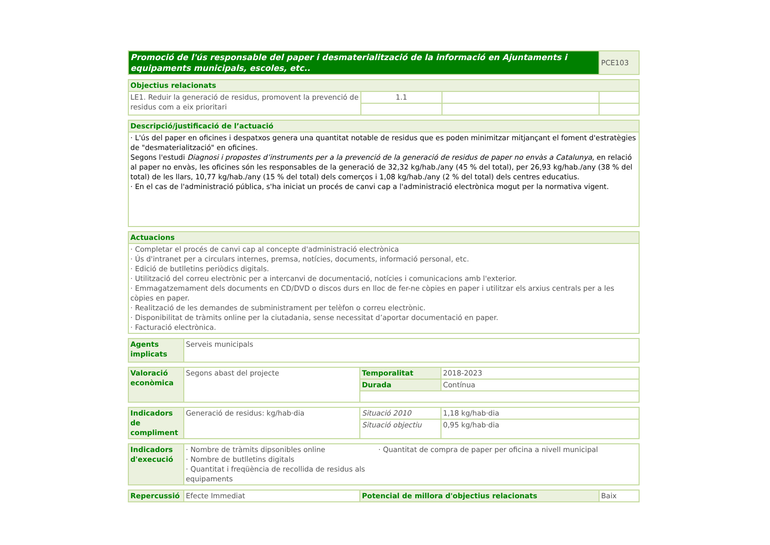| Promoció de l'ús responsable del paper i desmaterialització de la informació en Ajuntaments i equipaments municipals, escoles, etc.. | PCE103 |
| Objectius relacionats | | | |
| --- | --- | --- | --- |
| LE1. Reduir la generació de residus, promovent la prevenció de residus com a eix prioritari | 1.1 | | |
| Descripció/justificació de l’actuació |
| --- |
| · L'ús del paper en oficines i despatxos genera una quantitat notable de residus que es poden minimitzar mitjançant el foment d'estratègies de "desmaterialització" en oficines. Segons l'estudi Diagnosi i propostes d’instruments per a la prevenció de la generació de residus de paper no envàs a Catalunya , en relació al paper no envàs, les oficines són les responsables de la generació de 32,32 kg/hab./any (45 % del total), per 26,93 kg/hab./any (38 % del total) de les llars, 10,77 kg/hab./any (15 % del total) dels comerços i 1,08 kg/hab./any (2 % del total) dels centres educatius. · En el cas de l'administració pública, s'ha iniciat un procés de canvi cap a l'administració electrònica mogut per la normativa vigent. |
| Actuacions |
| --- |
| · Completar el procés de canvi cap al concepte d'administració electrònica · Ús d'intranet per a circulars internes, premsa, notícies, documents, informació personal, etc. · Edició de butlletins periòdics digitals. · Utilització del correu electrònic per a intercanvi de documentació, notícies i comunicacions amb l'exterior. · Emmagatzemament dels documents en CD/DVD o discos durs en lloc de fer-ne còpies en paper i utilitzar els arxius centrals per a les còpies en paper. · Realització de les demandes de subministrament per telèfon o correu electrònic. · Disponibilitat de tràmits online per la ciutadania, sense necessitat d’aportar documentació en paper. · Facturació electrònica. |
| Agents implicats | Serveis municipals |
| Valoració econòmica | Segons abast del projecte | Temporalitat | 2018-2023 |
| | | Durada | Contínua |
| Indicadors de compliment | Generació de residus: kg/hab·dia | Situació 2010 | 1,18 kg/hab·dia |
| | | Situació objectiu | 0,95 kg/hab·dia |
| Indicadors d'execució | · Nombre de tràmits dipsonibles online · Nombre de butlletins digitals · Quantitat i freqüència de recollida de residus als equipaments · Quantitat de compra de paper per oficina a nivell municipal |
| Repercussió | Efecte Immediat | Potencial de millora d'objectius relacionats | Baix |